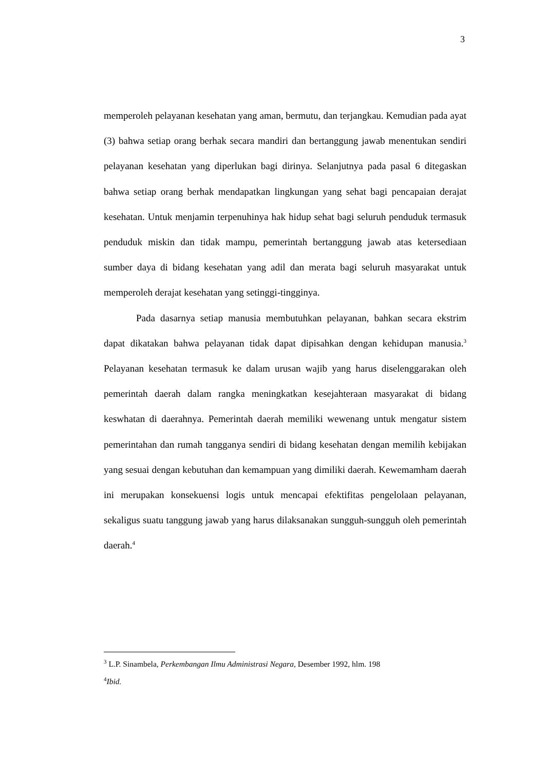3
memperoleh pelayanan kesehatan yang aman, bermutu, dan terjangkau. Kemudian pada ayat (3) bahwa setiap orang berhak secara mandiri dan bertanggung jawab menentukan sendiri pelayanan kesehatan yang diperlukan bagi dirinya. Selanjutnya pada pasal 6 ditegaskan bahwa setiap orang berhak mendapatkan lingkungan yang sehat bagi pencapaian derajat kesehatan. Untuk menjamin terpenuhinya hak hidup sehat bagi seluruh penduduk termasuk penduduk miskin dan tidak mampu, pemerintah bertanggung jawab atas ketersediaan sumber daya di bidang kesehatan yang adil dan merata bagi seluruh masyarakat untuk memperoleh derajat kesehatan yang setinggi-tingginya.
Pada dasarnya setiap manusia membutuhkan pelayanan, bahkan secara ekstrim dapat dikatakan bahwa pelayanan tidak dapat dipisahkan dengan kehidupan manusia.<sup>3</sup> Pelayanan kesehatan termasuk ke dalam urusan wajib yang harus diselenggarakan oleh pemerintah daerah dalam rangka meningkatkan kesejahteraan masyarakat di bidang keswhatan di daerahnya. Pemerintah daerah memiliki wewenang untuk mengatur sistem pemerintahan dan rumah tangganya sendiri di bidang kesehatan dengan memilih kebijakan yang sesuai dengan kebutuhan dan kemampuan yang dimiliki daerah. Kewemamham daerah ini merupakan konsekuensi logis untuk mencapai efektifitas pengelolaan pelayanan, sekaligus suatu tanggung jawab yang harus dilaksanakan sungguh-sungguh oleh pemerintah daerah.<sup>4</sup>
<sup>3</sup> L.P. Sinambela, Perkembangan Ilmu Administrasi Negara, Desember 1992, hlm. 198
<sup>4</sup> Ibid.